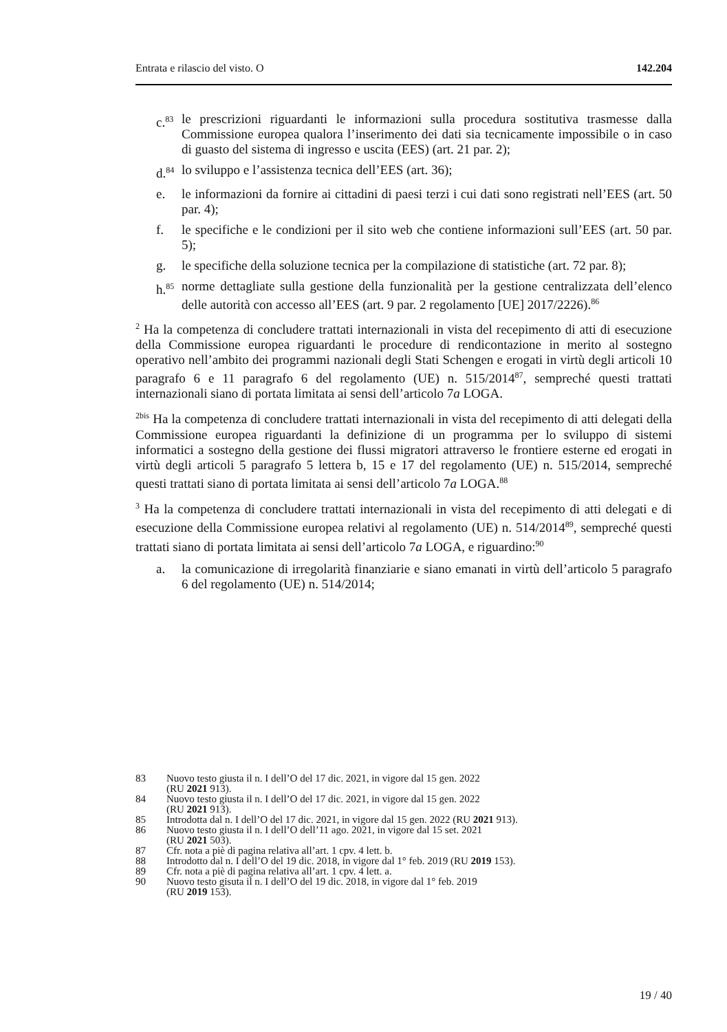Entrata e rilascio del visto. O 142.204
c.<sup>83</sup> le prescrizioni riguardanti le informazioni sulla procedura sostitutiva trasmesse dalla Commissione europea qualora l’inserimento dei dati sia tecnicamente impossibile o in caso di guasto del sistema di ingresso e uscita (EES) (art. 21 par. 2);
d.<sup>84</sup> lo sviluppo e l’assistenza tecnica dell’EES (art. 36);
e. le informazioni da fornire ai cittadini di paesi terzi i cui dati sono registrati nell’EES (art. 50 par. 4);
f. le specifiche e le condizioni per il sito web che contiene informazioni sull’EES (art. 50 par. 5);
g. le specifiche della soluzione tecnica per la compilazione di statistiche (art. 72 par. 8);
h.<sup>85</sup> norme dettagliate sulla gestione della funzionalità per la gestione centralizzata dell’elenco delle autorità con accesso all’EES (art. 9 par. 2 regolamento [UE] 2017/2226).<sup>86</sup>
<sup>2</sup> Ha la competenza di concludere trattati internazionali in vista del recepimento di atti di esecuzione della Commissione europea riguardanti le procedure di rendicontazione in merito al sostegno operativo nell’ambito dei programmi nazionali degli Stati Schengen e erogati in virtù degli articoli 10 paragrafo 6 e 11 paragrafo 6 del regolamento (UE) n. 515/2014<sup>87</sup>, sempreché questi trattati internazionali siano di portata limitata ai sensi dell’articolo 7a LOGA.
<sup>2bis</sup> Ha la competenza di concludere trattati internazionali in vista del recepimento di atti delegati della Commissione europea riguardanti la definizione di un programma per lo sviluppo di sistemi informatici a sostegno della gestione dei flussi migratori attraverso le frontiere esterne ed erogati in virtù degli articoli 5 paragrafo 5 lettera b, 15 e 17 del regolamento (UE) n. 515/2014, sempreché questi trattati siano di portata limitata ai sensi dell’articolo 7a LOGA.<sup>88</sup>
<sup>3</sup> Ha la competenza di concludere trattati internazionali in vista del recepimento di atti delegati e di esecuzione della Commissione europea relativi al regolamento (UE) n. 514/2014<sup>89</sup>, sempreché questi trattati siano di portata limitata ai sensi dell’articolo 7a LOGA, e riguardino:<sup>90</sup>
a. la comunicazione di irregolarità finanziarie e siano emanati in virtù dell’articolo 5 paragrafo 6 del regolamento (UE) n. 514/2014;
83 Nuovo testo giusta il n. I dell’O del 17 dic. 2021, in vigore dal 15 gen. 2022
(RU 2021 913).
84 Nuovo testo giusta il n. I dell’O del 17 dic. 2021, in vigore dal 15 gen. 2022
(RU 2021 913).
85 Introdotta dal n. I dell’O del 17 dic. 2021, in vigore dal 15 gen. 2022 (RU 2021 913).
86 Nuovo testo giusta il n. I dell’O dell’11 ago. 2021, in vigore dal 15 set. 2021
(RU 2021 503).
87 Cfr. nota a piè di pagina relativa all’art. 1 cpv. 4 lett. b.
88 Introdotto dal n. I dell’O del 19 dic. 2018, in vigore dal 1° feb. 2019 (RU 2019 153).
89 Cfr. nota a piè di pagina relativa all’art. 1 cpv. 4 lett. a.
90 Nuovo testo gisuta il n. I dell’O del 19 dic. 2018, in vigore dal 1° feb. 2019
(RU 2019 153).
19 / 40